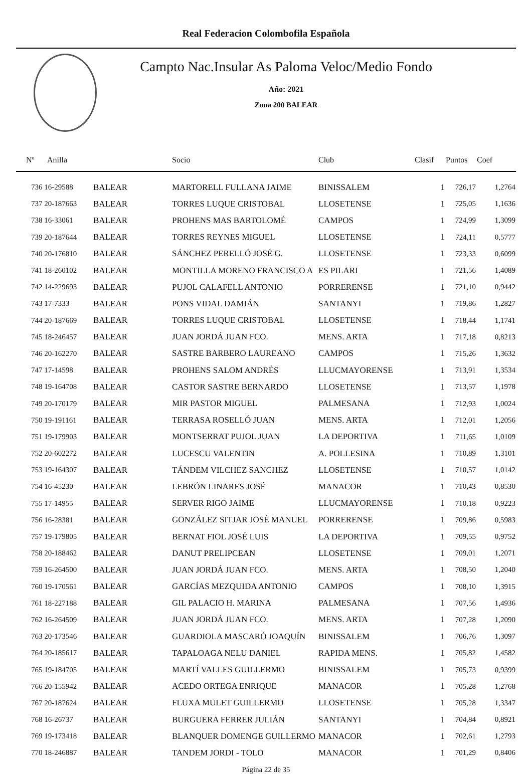Real Federacion Colombofila Española
Campto Nac.Insular As Paloma Veloc/Medio Fondo
Año: 2021
Zona 200 BALEAR
| Nº | Anilla | | Socio | Club | Clasif | Puntos | Coef |
| --- | --- | --- | --- | --- | --- | --- | --- |
| 736 16-29588 | | BALEAR | MARTORELL FULLANA JAIME | BINISSALEM | 1 | 726,17 | 1,2764 |
| 737 20-187663 | | BALEAR | TORRES LUQUE CRISTOBAL | LLOSETENSE | 1 | 725,05 | 1,1636 |
| 738 16-33061 | | BALEAR | PROHENS MAS BARTOLOMÉ | CAMPOS | 1 | 724,99 | 1,3099 |
| 739 20-187644 | | BALEAR | TORRES REYNES MIGUEL | LLOSETENSE | 1 | 724,11 | 0,5777 |
| 740 20-176810 | | BALEAR | SÁNCHEZ PERELLÓ JOSÉ G. | LLOSETENSE | 1 | 723,33 | 0,6099 |
| 741 18-260102 | | BALEAR | MONTILLA MORENO FRANCISCO A | ES PILARI | 1 | 721,56 | 1,4089 |
| 742 14-229693 | | BALEAR | PUJOL CALAFELL ANTONIO | PORRERENSE | 1 | 721,10 | 0,9442 |
| 743 17-7333 | | BALEAR | PONS VIDAL DAMIÁN | SANTANYI | 1 | 719,86 | 1,2827 |
| 744 20-187669 | | BALEAR | TORRES LUQUE CRISTOBAL | LLOSETENSE | 1 | 718,44 | 1,1741 |
| 745 18-246457 | | BALEAR | JUAN JORDÁ JUAN FCO. | MENS. ARTA | 1 | 717,18 | 0,8213 |
| 746 20-162270 | | BALEAR | SASTRE BARBERO LAUREANO | CAMPOS | 1 | 715,26 | 1,3632 |
| 747 17-14598 | | BALEAR | PROHENS SALOM ANDRÉS | LLUCMAYORENSE | 1 | 713,91 | 1,3534 |
| 748 19-164708 | | BALEAR | CASTOR SASTRE BERNARDO | LLOSETENSE | 1 | 713,57 | 1,1978 |
| 749 20-170179 | | BALEAR | MIR PASTOR MIGUEL | PALMESANA | 1 | 712,93 | 1,0024 |
| 750 19-191161 | | BALEAR | TERRASA ROSELLÓ JUAN | MENS. ARTA | 1 | 712,01 | 1,2056 |
| 751 19-179903 | | BALEAR | MONTSERRAT PUJOL JUAN | LA DEPORTIVA | 1 | 711,65 | 1,0109 |
| 752 20-602272 | | BALEAR | LUCESCU VALENTIN | A. POLLESINA | 1 | 710,89 | 1,3101 |
| 753 19-164307 | | BALEAR | TÁNDEM VILCHEZ SANCHEZ | LLOSETENSE | 1 | 710,57 | 1,0142 |
| 754 16-45230 | | BALEAR | LEBRÓN LINARES JOSÉ | MANACOR | 1 | 710,43 | 0,8530 |
| 755 17-14955 | | BALEAR | SERVER RIGO JAIME | LLUCMAYORENSE | 1 | 710,18 | 0,9223 |
| 756 16-28381 | | BALEAR | GONZÁLEZ SITJAR JOSÉ MANUEL | PORRERENSE | 1 | 709,86 | 0,5983 |
| 757 19-179805 | | BALEAR | BERNAT FIOL JOSÉ LUIS | LA DEPORTIVA | 1 | 709,55 | 0,9752 |
| 758 20-188462 | | BALEAR | DANUT PRELIPCEAN | LLOSETENSE | 1 | 709,01 | 1,2071 |
| 759 16-264500 | | BALEAR | JUAN JORDÁ JUAN FCO. | MENS. ARTA | 1 | 708,50 | 1,2040 |
| 760 19-170561 | | BALEAR | GARCÍAS MEZQUIDA ANTONIO | CAMPOS | 1 | 708,10 | 1,3915 |
| 761 18-227188 | | BALEAR | GIL PALACIO H. MARINA | PALMESANA | 1 | 707,56 | 1,4936 |
| 762 16-264509 | | BALEAR | JUAN JORDÁ JUAN FCO. | MENS. ARTA | 1 | 707,28 | 1,2090 |
| 763 20-173546 | | BALEAR | GUARDIOLA MASCARÓ JOAQUÍN | BINISSALEM | 1 | 706,76 | 1,3097 |
| 764 20-185617 | | BALEAR | TAPALOAGA NELU DANIEL | RAPIDA MENS. | 1 | 705,82 | 1,4582 |
| 765 19-184705 | | BALEAR | MARTÍ VALLES GUILLERMO | BINISSALEM | 1 | 705,73 | 0,9399 |
| 766 20-155942 | | BALEAR | ACEDO ORTEGA ENRIQUE | MANACOR | 1 | 705,28 | 1,2768 |
| 767 20-187624 | | BALEAR | FLUXA MULET GUILLERMO | LLOSETENSE | 1 | 705,28 | 1,3347 |
| 768 16-26737 | | BALEAR | BURGUERA FERRER JULIÁN | SANTANYI | 1 | 704,84 | 0,8921 |
| 769 19-173418 | | BALEAR | BLANQUER DOMENGE GUILLERMO | MANACOR | 1 | 702,61 | 1,2793 |
| 770 18-246887 | | BALEAR | TANDEM JORDI - TOLO | MANACOR | 1 | 701,29 | 0,8406 |
Página 22 de 35